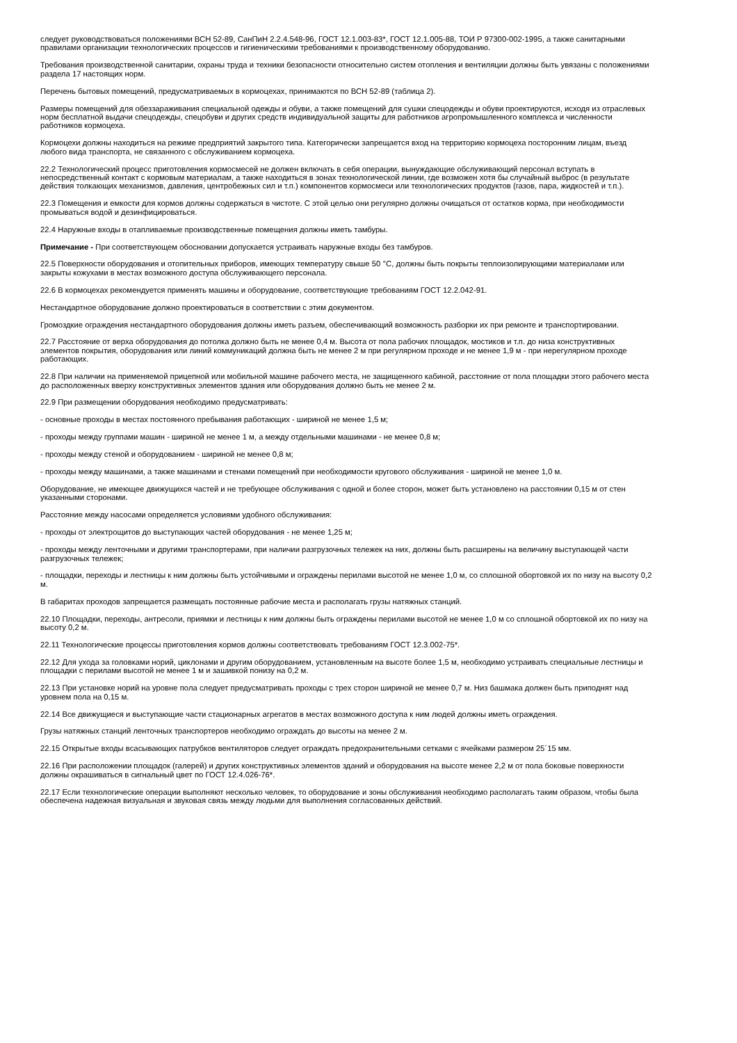следует руководствоваться положениями ВСН 52-89, СанПиН 2.2.4.548-96, ГОСТ 12.1.003-83*, ГОСТ 12.1.005-88, ТОИ Р 97300-002-1995, а также санитарными правилами организации технологических процессов и гигиеническими требованиями к производственному оборудованию.
Требования производственной санитарии, охраны труда и техники безопасности относительно систем отопления и вентиляции должны быть увязаны с положениями раздела 17 настоящих норм.
Перечень бытовых помещений, предусматриваемых в кормоцехах, принимаются по ВСН 52-89 (таблица 2).
Размеры помещений для обеззараживания специальной одежды и обуви, а также помещений для сушки спецодежды и обуви проектируются, исходя из отраслевых норм бесплатной выдачи спецодежды, спецобуви и других средств индивидуальной защиты для работников агропромышленного комплекса и численности работников кормоцеха.
Кормоцехи должны находиться на режиме предприятий закрытого типа. Категорически запрещается вход на территорию кормоцеха посторонним лицам, въезд любого вида транспорта, не связанного с обслуживанием кормоцеха.
22.2 Технологический процесс приготовления кормосмесей не должен включать в себя операции, вынуждающие обслуживающий персонал вступать в непосредственный контакт с кормовым материалам, а также находиться в зонах технологической линии, где возможен хотя бы случайный выброс (в результате действия толкающих механизмов, давления, центробежных сил и т.п.) компонентов кормосмеси или технологических продуктов (газов, пара, жидкостей и т.п.).
22.3 Помещения и емкости для кормов должны содержаться в чистоте. С этой целью они регулярно должны очищаться от остатков корма, при необходимости промываться водой и дезинфицироваться.
22.4 Наружные входы в отапливаемые производственные помещения должны иметь тамбуры.
Примечание - При соответствующем обосновании допускается устраивать наружные входы без тамбуров.
22.5 Поверхности оборудования и отопительных приборов, имеющих температуру свыше 50 °С, должны быть покрыты теплоизолирующими материалами или закрыты кожухами в местах возможного доступа обслуживающего персонала.
22.6 В кормоцехах рекомендуется применять машины и оборудование, соответствующие требованиям ГОСТ 12.2.042-91.
Нестандартное оборудование должно проектироваться в соответствии с этим документом.
Громоздкие ограждения нестандартного оборудования должны иметь разъем, обеспечивающий возможность разборки их при ремонте и транспортировании.
22.7 Расстояние от верха оборудования до потолка должно быть не менее 0,4 м. Высота от пола рабочих площадок, мостиков и т.п. до низа конструктивных элементов покрытия, оборудования или линий коммуникаций должна быть не менее 2 м при регулярном проходе и не менее 1,9 м - при нерегулярном проходе работающих.
22.8 При наличии на применяемой прицепной или мобильной машине рабочего места, не защищенного кабиной, расстояние от пола площадки этого рабочего места до расположенных вверху конструктивных элементов здания или оборудования должно быть не менее 2 м.
22.9 При размещении оборудования необходимо предусматривать:
- основные проходы в местах постоянного пребывания работающих - шириной не менее 1,5 м;
- проходы между группами машин - шириной не менее 1 м, а между отдельными машинами - не менее 0,8 м;
- проходы между стеной и оборудованием - шириной не менее 0,8 м;
- проходы между машинами, а также машинами и стенами помещений при необходимости кругового обслуживания - шириной не менее 1,0 м.
Оборудование, не имеющее движущихся частей и не требующее обслуживания с одной и более сторон, может быть установлено на расстоянии 0,15 м от стен указанными сторонами.
Расстояние между насосами определяется условиями удобного обслуживания:
- проходы от электрощитов до выступающих частей оборудования - не менее 1,25 м;
- проходы между ленточными и другими транспортерами, при наличии разгрузочных тележек на них, должны быть расширены на величину выступающей части разгрузочных тележек;
- площадки, переходы и лестницы к ним должны быть устойчивыми и ограждены перилами высотой не менее 1,0 м, со сплошной обортовкой их по низу на высоту 0,2 м.
В габаритах проходов запрещается размещать постоянные рабочие места и располагать грузы натяжных станций.
22.10 Площадки, переходы, антресоли, приямки и лестницы к ним должны быть ограждены перилами высотой не менее 1,0 м со сплошной обортовкой их по низу на высоту 0,2 м.
22.11 Технологические процессы приготовления кормов должны соответствовать требованиям ГОСТ 12.3.002-75*.
22.12 Для ухода за головками норий, циклонами и другим оборудованием, установленным на высоте более 1,5 м, необходимо устраивать специальные лестницы и площадки с перилами высотой не менее 1 м и зашивкой понизу на 0,2 м.
22.13 При установке норий на уровне пола следует предусматривать проходы с трех сторон шириной не менее 0,7 м. Низ башмака должен быть приподнят над уровнем пола на 0,15 м.
22.14 Все движущиеся и выступающие части стационарных агрегатов в местах возможного доступа к ним людей должны иметь ограждения.
Грузы натяжных станций ленточных транспортеров необходимо ограждать до высоты на менее 2 м.
22.15 Открытые входы всасывающих патрубков вентиляторов следует ограждать предохранительными сетками с ячейками размером 25´15 мм.
22.16 При расположении площадок (галерей) и других конструктивных элементов зданий и оборудования на высоте менее 2,2 м от пола боковые поверхности должны окрашиваться в сигнальный цвет по ГОСТ 12.4.026-76*.
22.17 Если технологические операции выполняют несколько человек, то оборудование и зоны обслуживания необходимо располагать таким образом, чтобы была обеспечена надежная визуальная и звуковая связь между людьми для выполнения согласованных действий.